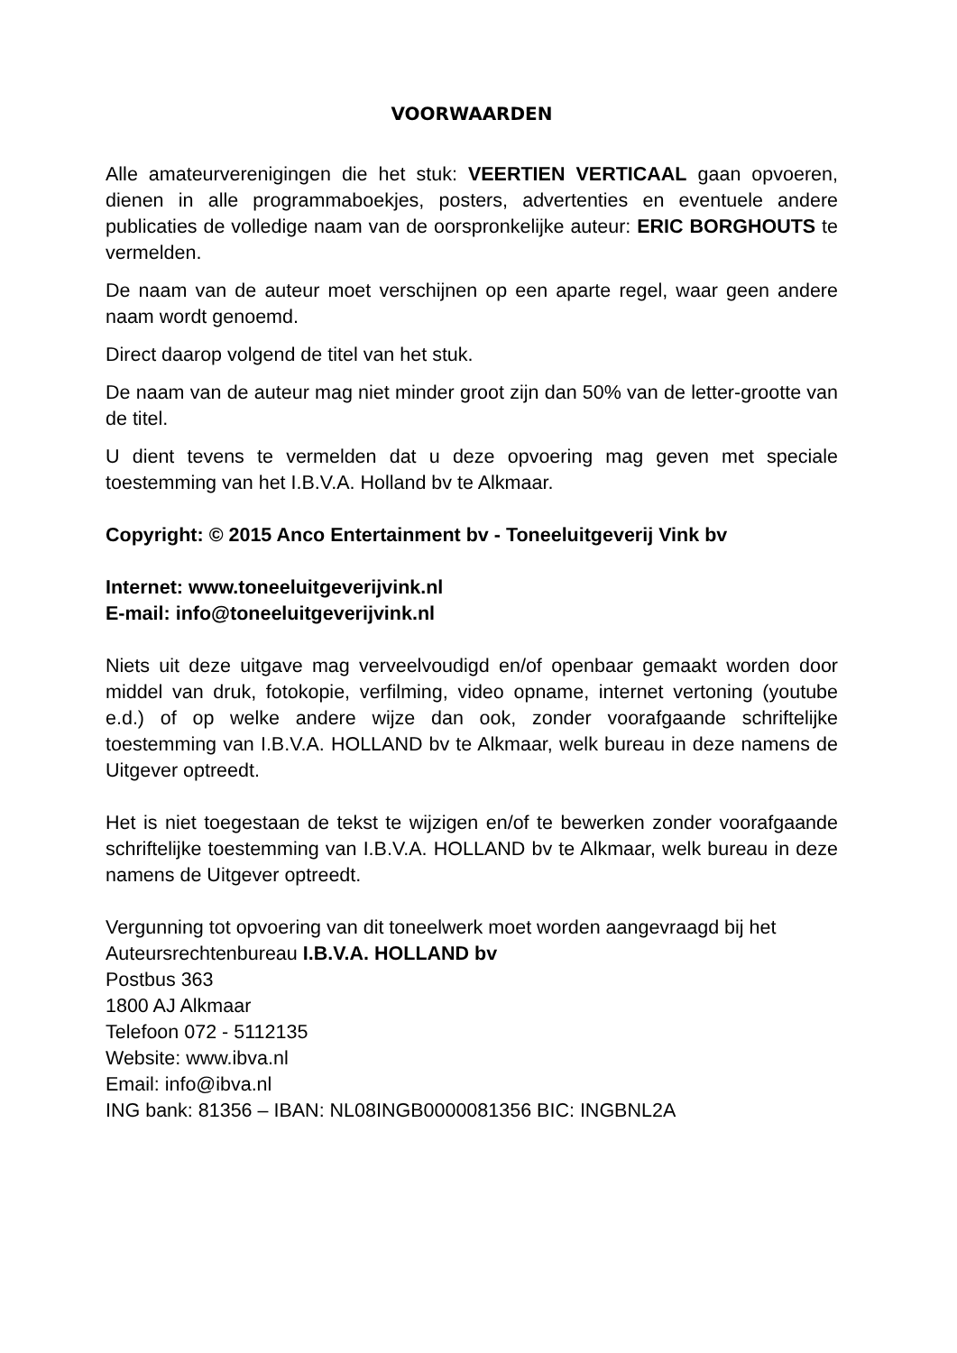VOORWAARDEN
Alle amateurverenigingen die het stuk: VEERTIEN VERTICAAL gaan opvoeren, dienen in alle programmaboekjes, posters, advertenties en eventuele andere publicaties de volledige naam van de oorspronkelijke auteur: ERIC BORGHOUTS te vermelden.
De naam van de auteur moet verschijnen op een aparte regel, waar geen andere naam wordt genoemd.
Direct daarop volgend de titel van het stuk.
De naam van de auteur mag niet minder groot zijn dan 50% van de letter-grootte van de titel.
U dient tevens te vermelden dat u deze opvoering mag geven met speciale toestemming van het I.B.V.A. Holland bv te Alkmaar.
Copyright: © 2015 Anco Entertainment bv - Toneeluitgeverij Vink bv
Internet: www.toneeluitgeverijvink.nl
E-mail: info@toneeluitgeverijvink.nl
Niets uit deze uitgave mag verveelvoudigd en/of openbaar gemaakt worden door middel van druk, fotokopie, verfilming, video opname, internet vertoning (youtube e.d.) of op welke andere wijze dan ook, zonder voorafgaande schriftelijke toestemming van I.B.V.A. HOLLAND bv te Alkmaar, welk bureau in deze namens de Uitgever optreedt.
Het is niet toegestaan de tekst te wijzigen en/of te bewerken zonder voorafgaande schriftelijke toestemming van I.B.V.A. HOLLAND bv te Alkmaar, welk bureau in deze namens de Uitgever optreedt.
Vergunning tot opvoering van dit toneelwerk moet worden aangevraagd bij het Auteursrechtenbureau I.B.V.A. HOLLAND bv
Postbus 363
1800 AJ Alkmaar
Telefoon 072 - 5112135
Website: www.ibva.nl
Email: info@ibva.nl
ING bank: 81356 – IBAN: NL08INGB0000081356 BIC: INGBNL2A